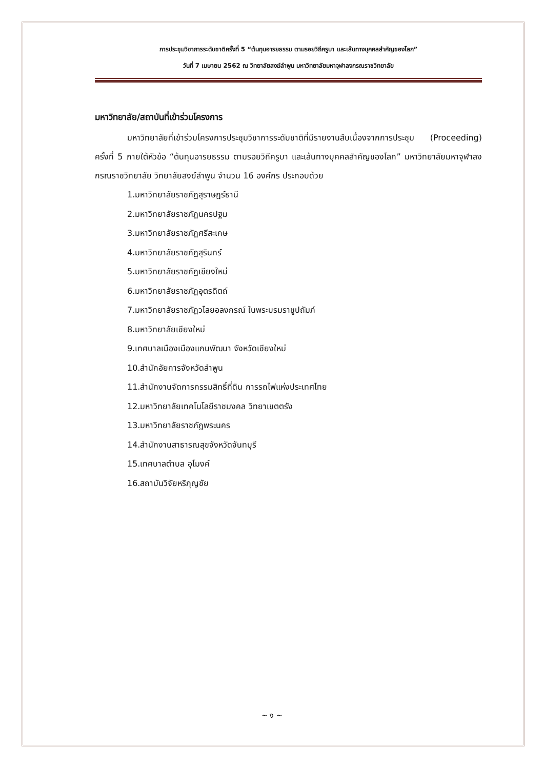การประชุมวิชาการระดับชาติครั้งที่ 5 “ต้นทุนอารยธรรม ตามรอยวิถีครูบา และเส้นทางบุคคลสำคัญของโลก”
วันที่ 7 เมษายน 2562 ณ วิทยาลัยสงฆ์ลำพูน มหาวิทยาลัยมหาจุฬาลงกรณราชวิทยาลัย
มหาวิทยาลัย/สถาบันที่เข้าร่วมโครงการ
มหาวิทยาลัยที่เข้าร่วมโครงการประชุมวิชาการระดับชาติที่มีรายงานสืบเนื่องจากการประชุม (Proceeding) ครั้งที่ 5 ภายใต้หัวข้อ “ต้นทุนอารยธรรม ตามรอยวิถีครูบา และเส้นทางบุคคลสำคัญของโลก” มหาวิทยาลัยมหาจุฬาลงกรณราชวิทยาลัย วิทยาลัยสงฆ์ลำพูน จำนวน 16 องค์กร ประกอบด้วย
1.มหาวิทยาลัยราชภัฏสุราษฎร์ธานี
2.มหาวิทยาลัยราชภัฏนครปฐม
3.มหาวิทยาลัยราชภัฏศรีสะเกษ
4.มหาวิทยาลัยราชภัฏสุรินทร์
5.มหาวิทยาลัยราชภัฏเชียงใหม่
6.มหาวิทยาลัยราชภัฏอุตรดิตถ์
7.มหาวิทยาลัยราชภัฏวไลยอลงกรณ์ ในพระบรมราชูปถัมภ์
8.มหาวิทยาลัยเชียงใหม่
9.เทศบาลเมืองเมืองแกนพัฒนา จังหวัดเชียงใหม่
10.สำนักอัยการจังหวัดลำพูน
11.สำนักงานจัดการกรรมสิทธิ์ที่ดิน การรถไฟแห่งประเทศไทย
12.มหาวิทยาลัยเทคโนโลยีราชมงคล วิทยาเขตตรัง
13.มหาวิทยาลัยราชภัฎพระนคร
14.สำนักงานสาธารณสุขจังหวัดจันทบุรี
15.เทศบาลตำบล อุโมงค์
16.สถาบันวิจัยหริภุญชัย
~ ง ~